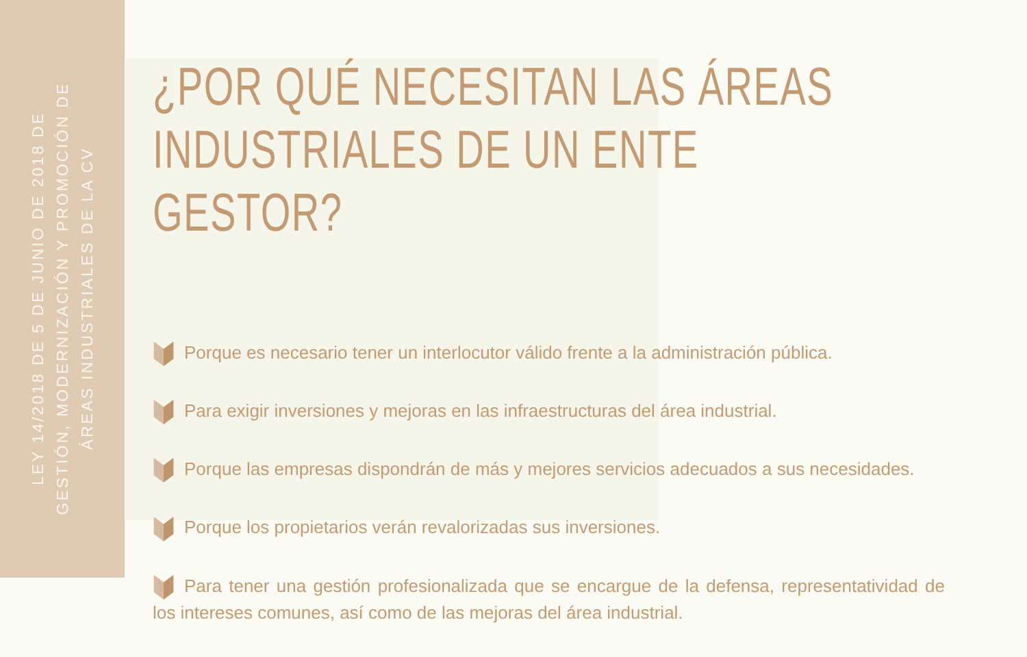LEY 14/2018 DE 5 DE JUNIO DE 2018 DE GESTIÓN, MODERNIZACIÓN Y PROMOCIÓN DE ÁREAS INDUSTRIALES DE LA CV
¿POR QUÉ NECESITAN LAS ÁREAS
INDUSTRIALES DE UN ENTE GESTOR?
Porque es necesario tener un interlocutor válido frente a la administración pública.
Para exigir inversiones y mejoras en las infraestructuras del área industrial.
Porque las empresas dispondrán de más y mejores servicios adecuados a sus necesidades.
Porque los propietarios verán revalorizadas sus inversiones.
Para tener una gestión profesionalizada que se encargue de la defensa, representatividad de los intereses comunes, así como de las mejoras del área industrial.